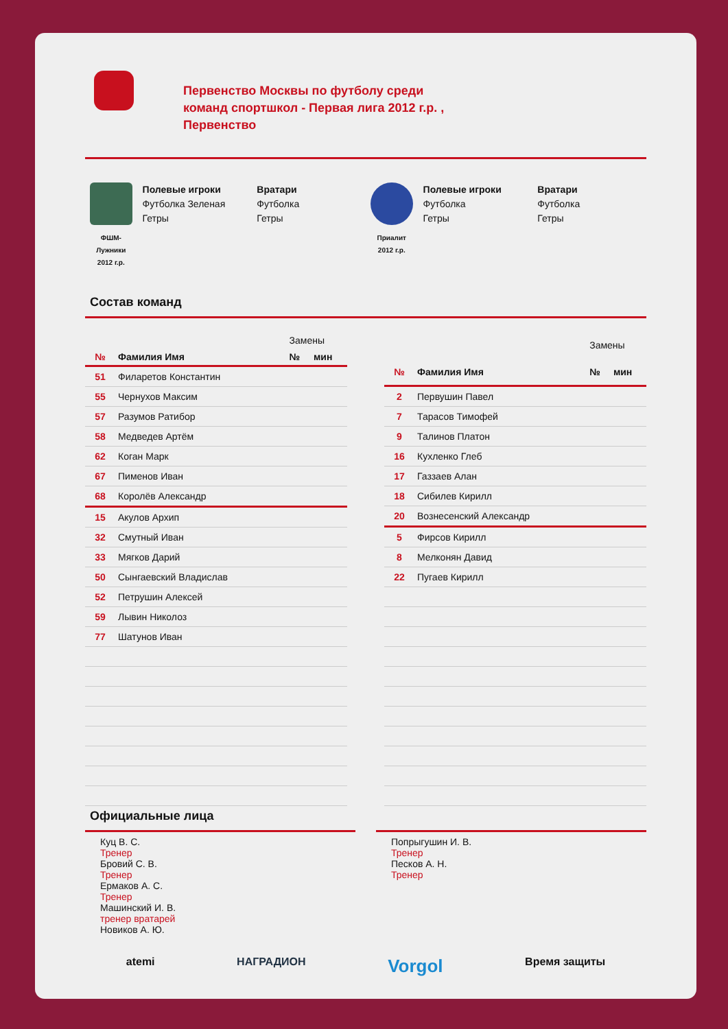Первенство Москвы по футболу среди
команд спортшкол - Первая лига 2012 г.р. ,
Первенство
ФШМ-
Лужники
2012 г.р.
Полевые игроки
Футболка Зеленая
Гетры
Вратари
Футболка
Гетры
Приалит
2012 г.р.
Полевые игроки
Футболка
Гетры
Вратари
Футболка
Гетры
Состав команд
| | | Замены | |
| --- | --- | --- | --- |
| № | Фамилия Имя | № | мин |
| 51 | Филаретов Константин | | |
| 55 | Чернухов Максим | | |
| 57 | Разумов Ратибор | | |
| 58 | Медведев Артём | | |
| 62 | Коган Марк | | |
| 67 | Пименов Иван | | |
| 68 | Королёв Александр | | |
| 15 | Акулов Архип | | |
| 32 | Смутный Иван | | |
| 33 | Мягков Дарий | | |
| 50 | Сынгаевский Владислав | | |
| 52 | Петрушин Алексей | | |
| 59 | Лывин Николоз | | |
| 77 | Шатунов Иван | | |
| | | Замены | |
| --- | --- | --- | --- |
| № | Фамилия Имя | № | мин |
| 2 | Первушин Павел | | |
| 7 | Тарасов Тимофей | | |
| 9 | Талинов Платон | | |
| 16 | Кухленко Глеб | | |
| 17 | Газзаев Алан | | |
| 18 | Сибилев Кирилл | | |
| 20 | Вознесенский Александр | | |
| 5 | Фирсов Кирилл | | |
| 8 | Мелконян Давид | | |
| 22 | Пугаев Кирилл | | |
Официальные лица
Куц В. С.
Тренер
Бровий С. В.
Тренер
Ермаков А. С.
Тренер
Машинский И. В.
тренер вратарей
Новиков А. Ю.
Попрыгушин И. В.
Тренер
Песков А. Н.
Тренер
atemi НАГРАДИОН Vorgol Время защиты